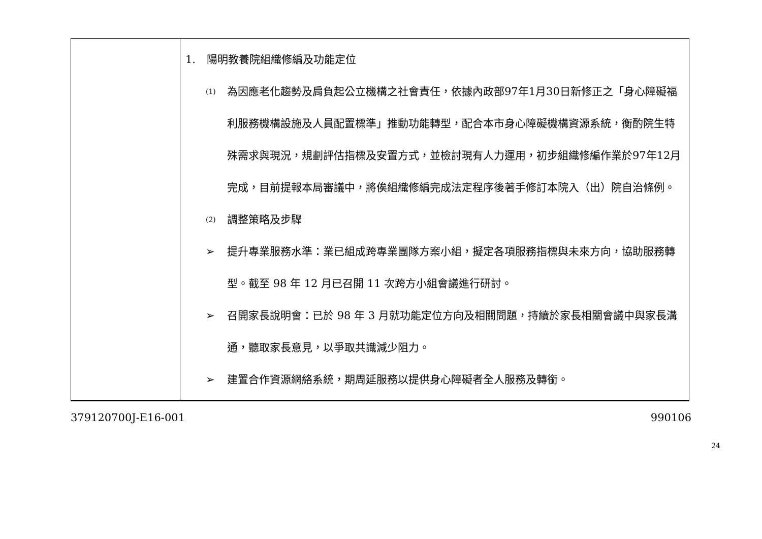| | 1. 陽明教養院組織修編及功能定位 (1) 為因應老化趨勢及肩負起公立機構之社會責任，依據內政部97年1月30日新修正之「身心障礙福利服務機構設施及人員配置標準」推動功能轉型，配合本市身心障礙機構資源系統，衡酌院生特殊需求與現況，規劃評估指標及安置方式，並檢討現有人力運用，初步組織修編作業於97年12月完成，目前提報本局審議中，將俟組織修編完成法定程序後著手修訂本院入（出）院自治條例。 (2) 調整策略及步驟 ➢ 提升專業服務水準：業已組成跨專業團隊方案小組，擬定各項服務指標與未來方向，協助服務轉型。截至 98 年 12 月已召開 11 次跨方小組會議進行研討。 ➢ 召開家長說明會：已於 98 年 3 月就功能定位方向及相關問題，持續於家長相關會議中與家長溝通，聽取家長意見，以爭取共識減少阻力。 ➢ 建置合作資源網絡系統，期周延服務以提供身心障礙者全人服務及轉銜。 |
379120700J-E16-001 990106
24